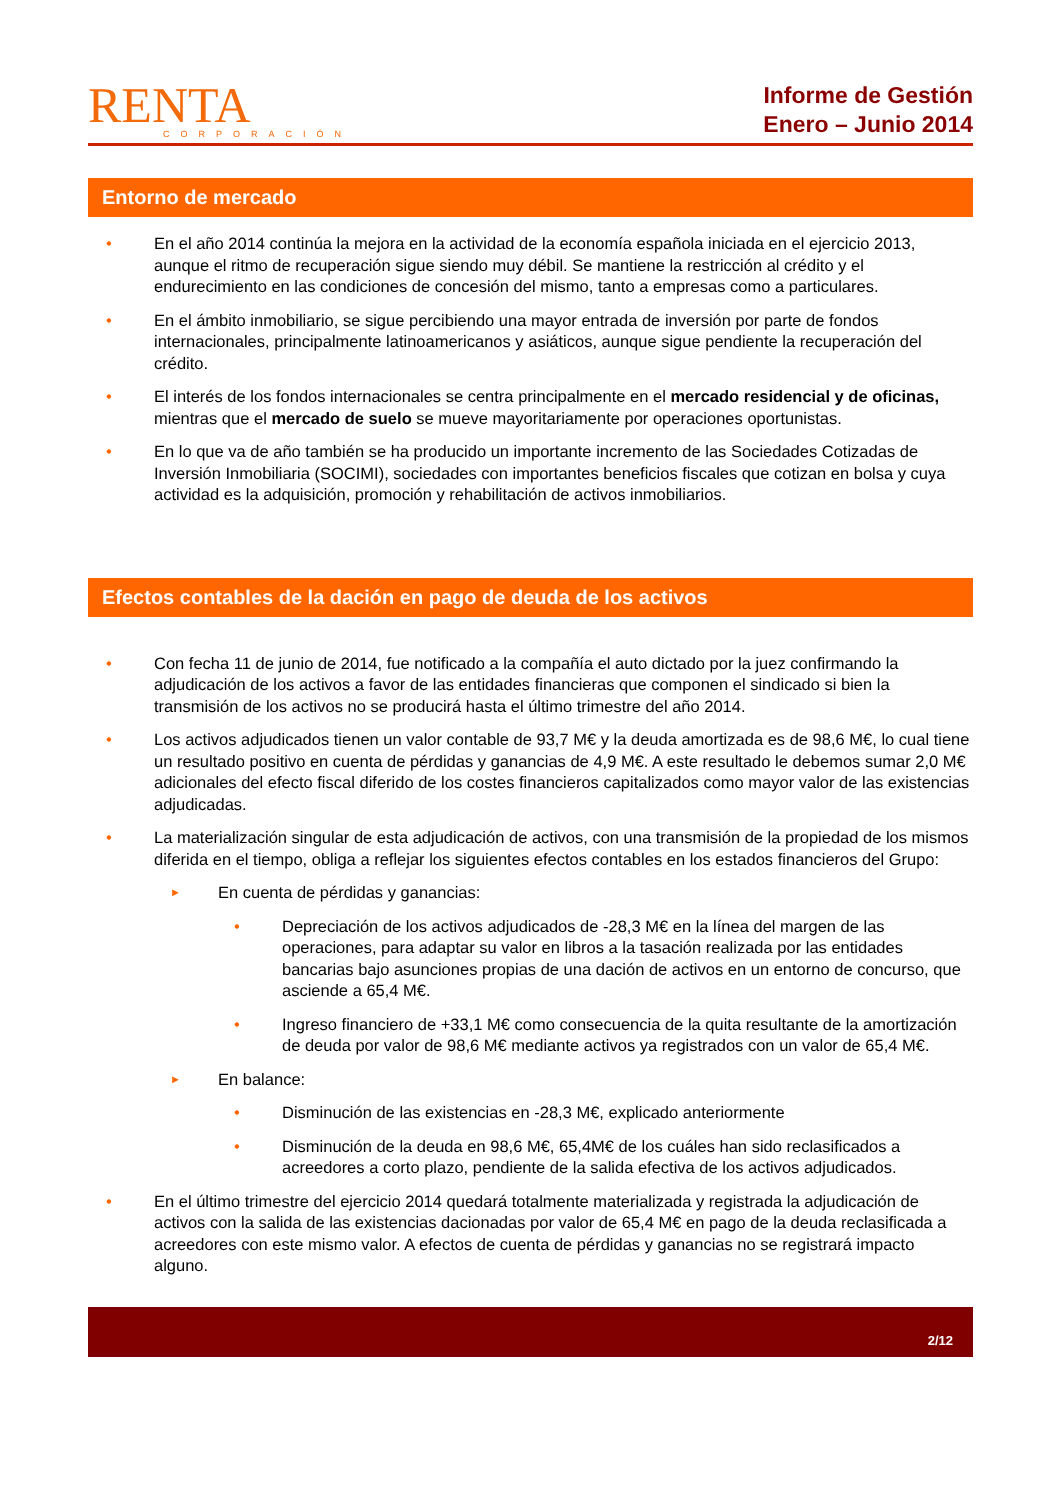RENTA
CORPORACIÓN
Informe de Gestión
Enero – Junio 2014
Entorno de mercado
• En el año 2014 continúa la mejora en la actividad de la economía española iniciada en el ejercicio 2013, aunque el ritmo de recuperación sigue siendo muy débil. Se mantiene la restricción al crédito y el endurecimiento en las condiciones de concesión del mismo, tanto a empresas como a particulares.
• En el ámbito inmobiliario, se sigue percibiendo una mayor entrada de inversión por parte de fondos internacionales, principalmente latinoamericanos y asiáticos, aunque sigue pendiente la recuperación del crédito.
• El interés de los fondos internacionales se centra principalmente en el mercado residencial y de oficinas, mientras que el mercado de suelo se mueve mayoritariamente por operaciones oportunistas.
• En lo que va de año también se ha producido un importante incremento de las Sociedades Cotizadas de Inversión Inmobiliaria (SOCIMI), sociedades con importantes beneficios fiscales que cotizan en bolsa y cuya actividad es la adquisición, promoción y rehabilitación de activos inmobiliarios.
Efectos contables de la dación en pago de deuda de los activos
• Con fecha 11 de junio de 2014, fue notificado a la compañía el auto dictado por la juez confirmando la adjudicación de los activos a favor de las entidades financieras que componen el sindicado si bien la transmisión de los activos no se producirá hasta el último trimestre del año 2014.
• Los activos adjudicados tienen un valor contable de 93,7 M€ y la deuda amortizada es de 98,6 M€, lo cual tiene un resultado positivo en cuenta de pérdidas y ganancias de 4,9 M€. A este resultado le debemos sumar 2,0 M€ adicionales del efecto fiscal diferido de los costes financieros capitalizados como mayor valor de las existencias adjudicadas.
• La materialización singular de esta adjudicación de activos, con una transmisión de la propiedad de los mismos diferida en el tiempo, obliga a reflejar los siguientes efectos contables en los estados financieros del Grupo:
► En cuenta de pérdidas y ganancias:
• Depreciación de los activos adjudicados de -28,3 M€ en la línea del margen de las operaciones, para adaptar su valor en libros a la tasación realizada por las entidades bancarias bajo asunciones propias de una dación de activos en un entorno de concurso, que asciende a 65,4 M€.
• Ingreso financiero de +33,1 M€ como consecuencia de la quita resultante de la amortización de deuda por valor de 98,6 M€ mediante activos ya registrados con un valor de 65,4 M€.
► En balance:
• Disminución de las existencias en -28,3 M€, explicado anteriormente
• Disminución de la deuda en 98,6 M€, 65,4M€ de los cuáles han sido reclasificados a acreedores a corto plazo, pendiente de la salida efectiva de los activos adjudicados.
• En el último trimestre del ejercicio 2014 quedará totalmente materializada y registrada la adjudicación de activos con la salida de las existencias dacionadas por valor de 65,4 M€ en pago de la deuda reclasificada a acreedores con este mismo valor. A efectos de cuenta de pérdidas y ganancias no se registrará impacto alguno.
2/12